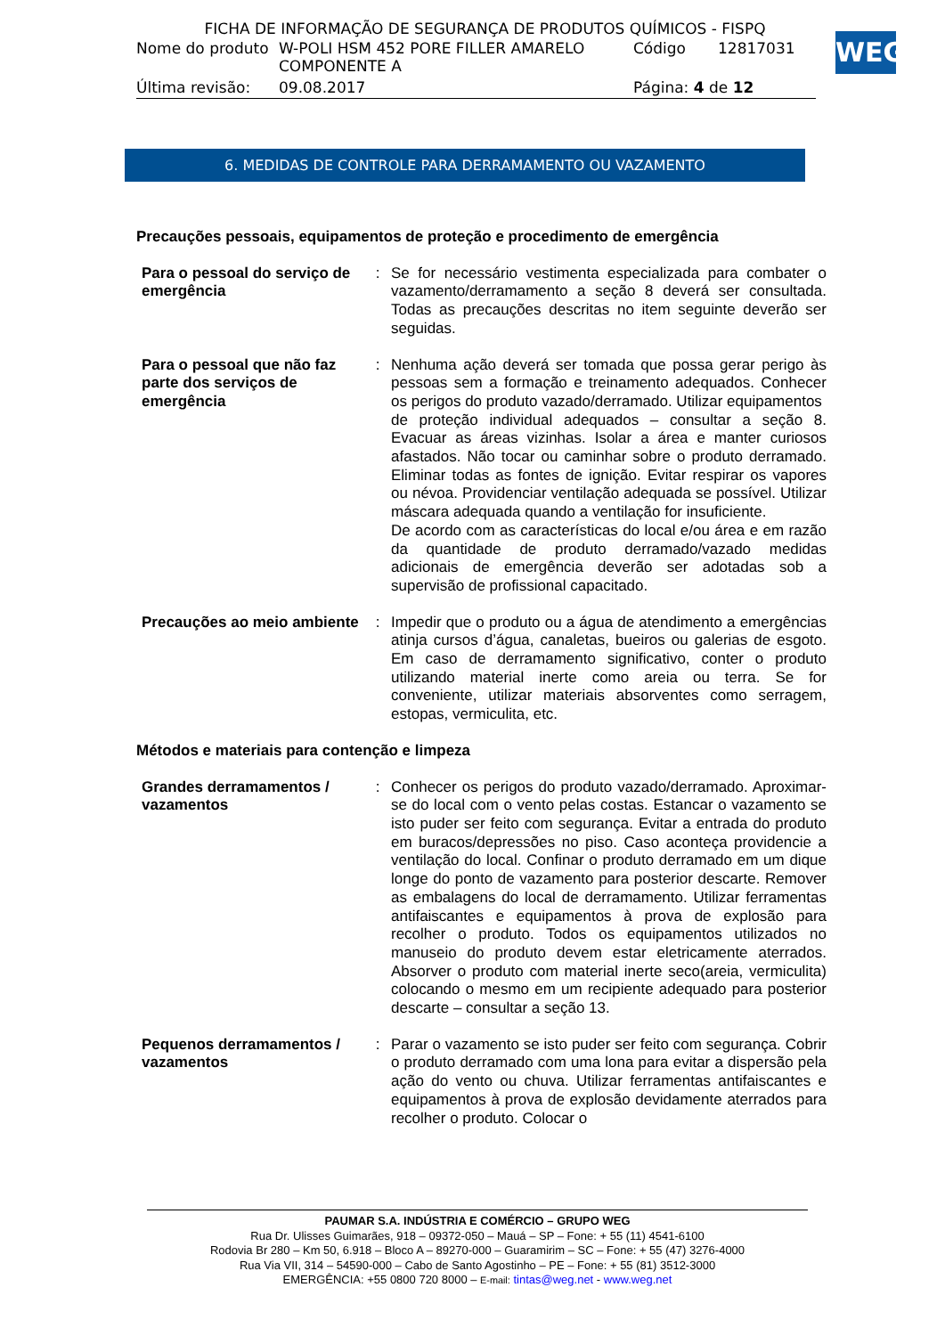FICHA DE INFORMAÇÃO DE SEGURANÇA DE PRODUTOS QUÍMICOS - FISPQ
| Nome do produto | W-POLI HSM 452 PORE FILLER AMARELO COMPONENTE A | Código | 12817031 |
| Última revisão: | 09.08.2017 | Página: 4 de 12 | |
WEG
6. MEDIDAS DE CONTROLE PARA DERRAMAMENTO OU VAZAMENTO
Precauções pessoais, equipamentos de proteção e procedimento de emergência
| Para o pessoal do serviço de emergência | : | Se for necessário vestimenta especializada para combater o vazamento/derramamento a seção 8 deverá ser consultada. Todas as precauções descritas no item seguinte deverão ser seguidas. |
| Para o pessoal que não faz parte dos serviços de emergência | : | Nenhuma ação deverá ser tomada que possa gerar perigo às pessoas sem a formação e treinamento adequados. Conhecer os perigos do produto vazado/derramado. Utilizar equipamentos de proteção individual adequados – consultar a seção 8. Evacuar as áreas vizinhas. Isolar a área e manter curiosos afastados. Não tocar ou caminhar sobre o produto derramado. Eliminar todas as fontes de ignição. Evitar respirar os vapores ou névoa. Providenciar ventilação adequada se possível. Utilizar máscara adequada quando a ventilação for insuficiente. De acordo com as características do local e/ou área e em razão da quantidade de produto derramado/vazado medidas adicionais de emergência deverão ser adotadas sob a supervisão de profissional capacitado. |
| Precauções ao meio ambiente | : | Impedir que o produto ou a água de atendimento a emergências atinja cursos d’água, canaletas, bueiros ou galerias de esgoto. Em caso de derramamento significativo, conter o produto utilizando material inerte como areia ou terra. Se for conveniente, utilizar materiais absorventes como serragem, estopas, vermiculita, etc. |
Métodos e materiais para contenção e limpeza
| Grandes derramamentos / vazamentos | : | Conhecer os perigos do produto vazado/derramado. Aproximar-se do local com o vento pelas costas. Estancar o vazamento se isto puder ser feito com segurança. Evitar a entrada do produto em buracos/depressões no piso. Caso aconteça providencie a ventilação do local. Confinar o produto derramado em um dique longe do ponto de vazamento para posterior descarte. Remover as embalagens do local de derramamento. Utilizar ferramentas antifaiscantes e equipamentos à prova de explosão para recolher o produto. Todos os equipamentos utilizados no manuseio do produto devem estar eletricamente aterrados. Absorver o produto com material inerte seco(areia, vermiculita) colocando o mesmo em um recipiente adequado para posterior descarte – consultar a seção 13. |
| Pequenos derramamentos / vazamentos | : | Parar o vazamento se isto puder ser feito com segurança. Cobrir o produto derramado com uma lona para evitar a dispersão pela ação do vento ou chuva. Utilizar ferramentas antifaiscantes e equipamentos à prova de explosão devidamente aterrados para recolher o produto. Colocar o |
PAUMAR S.A. INDÚSTRIA E COMÉRCIO – GRUPO WEG
Rua Dr. Ulisses Guimarães, 918 – 09372-050 – Mauá – SP – Fone: + 55 (11) 4541-6100
Rodovia Br 280 – Km 50, 6.918 – Bloco A – 89270-000 – Guaramirim – SC – Fone: + 55 (47) 3276-4000
Rua Via VII, 314 – 54590-000 – Cabo de Santo Agostinho – PE – Fone: + 55 (81) 3512-3000
EMERGÊNCIA: +55 0800 720 8000 – E-mail: tintas@weg.net - www.weg.net